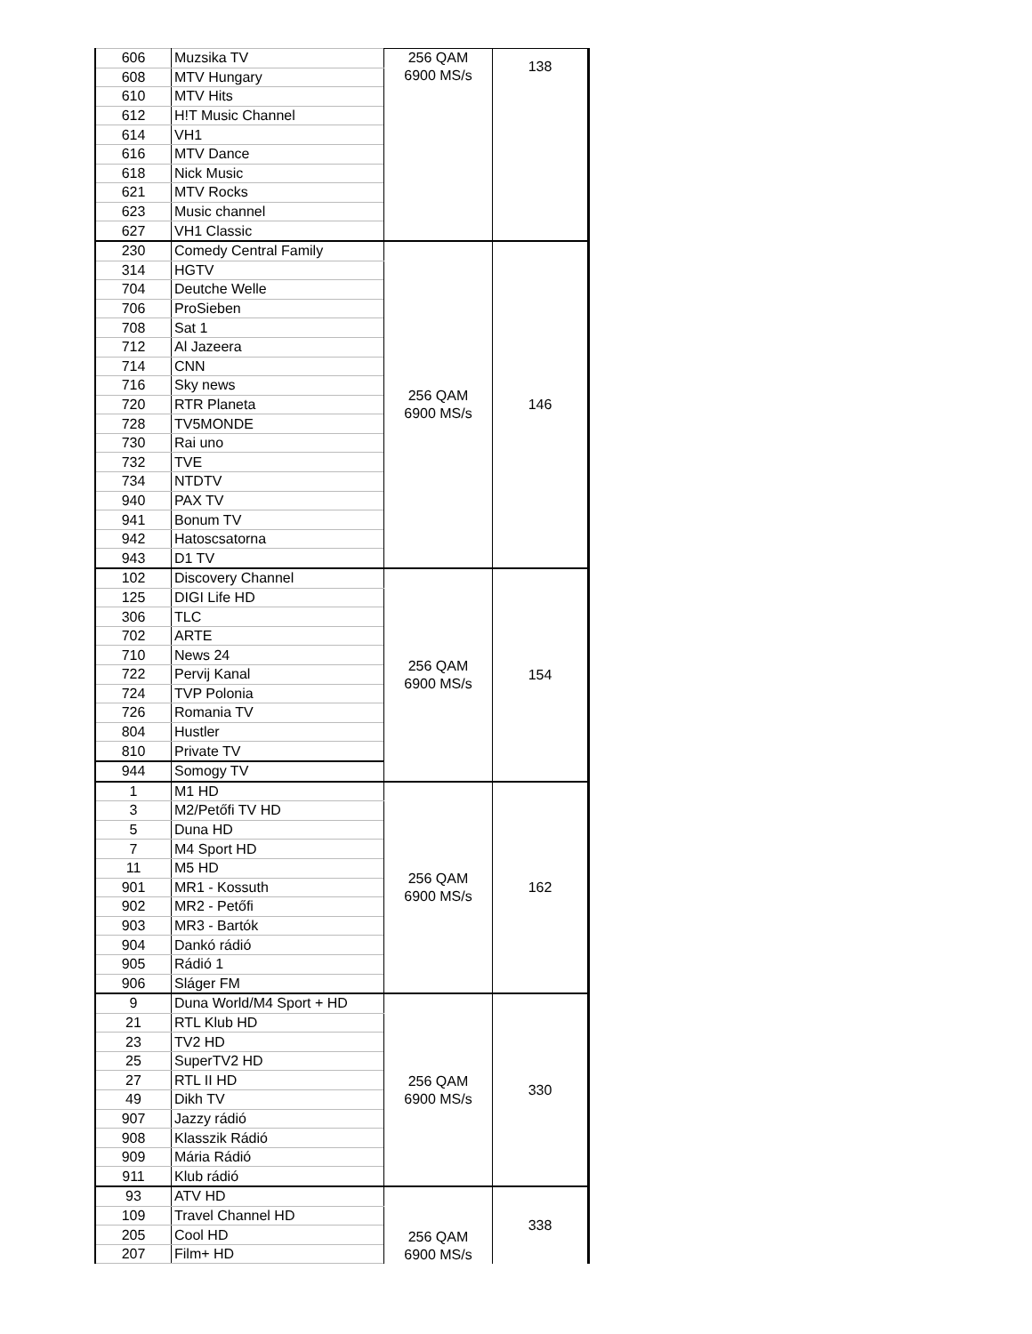| 606 | Muzsika TV | 256 QAM 6900 MS/s | 138 |
| 608 | MTV Hungary | | |
| 610 | MTV Hits | | |
| 612 | H!T Music Channel | | |
| 614 | VH1 | | |
| 616 | MTV Dance | | |
| 618 | Nick Music | | |
| 621 | MTV Rocks | | |
| 623 | Music channel | | |
| 627 | VH1 Classic | | |
| 230 | Comedy Central Family | 256 QAM 6900 MS/s | 146 |
| 314 | HGTV | | |
| 704 | Deutche Welle | | |
| 706 | ProSieben | | |
| 708 | Sat 1 | | |
| 712 | Al Jazeera | | |
| 714 | CNN | | |
| 716 | Sky news | | |
| 720 | RTR Planeta | | |
| 728 | TV5MONDE | | |
| 730 | Rai uno | | |
| 732 | TVE | | |
| 734 | NTDTV | | |
| 940 | PAX TV | | |
| 941 | Bonum TV | | |
| 942 | Hatoscsatorna | | |
| 943 | D1 TV | | |
| 102 | Discovery Channel | 256 QAM 6900 MS/s | 154 |
| 125 | DIGI Life HD | | |
| 306 | TLC | | |
| 702 | ARTE | | |
| 710 | News 24 | | |
| 722 | Pervij Kanal | | |
| 724 | TVP Polonia | | |
| 726 | Romania TV | | |
| 804 | Hustler | | |
| 810 | Private TV | | |
| 944 | Somogy TV | | |
| 1 | M1 HD | 256 QAM 6900 MS/s | 162 |
| 3 | M2/Petőfi TV HD | | |
| 5 | Duna HD | | |
| 7 | M4 Sport HD | | |
| 11 | M5 HD | | |
| 901 | MR1 - Kossuth | | |
| 902 | MR2 - Petőfi | | |
| 903 | MR3 - Bartók | | |
| 904 | Dankó rádió | | |
| 905 | Rádió 1 | | |
| 906 | Sláger FM | | |
| 9 | Duna World/M4 Sport + HD | 256 QAM 6900 MS/s | 330 |
| 21 | RTL Klub HD | | |
| 23 | TV2 HD | | |
| 25 | SuperTV2 HD | | |
| 27 | RTL II HD | | |
| 49 | Dikh TV | | |
| 907 | Jazzy rádió | | |
| 908 | Klasszik Rádió | | |
| 909 | Mária Rádió | | |
| 911 | Klub rádió | | |
| 93 | ATV HD | 256 QAM 6900 MS/s | 338 |
| 109 | Travel Channel HD | | |
| 205 | Cool HD | | |
| 207 | Film+ HD | | |